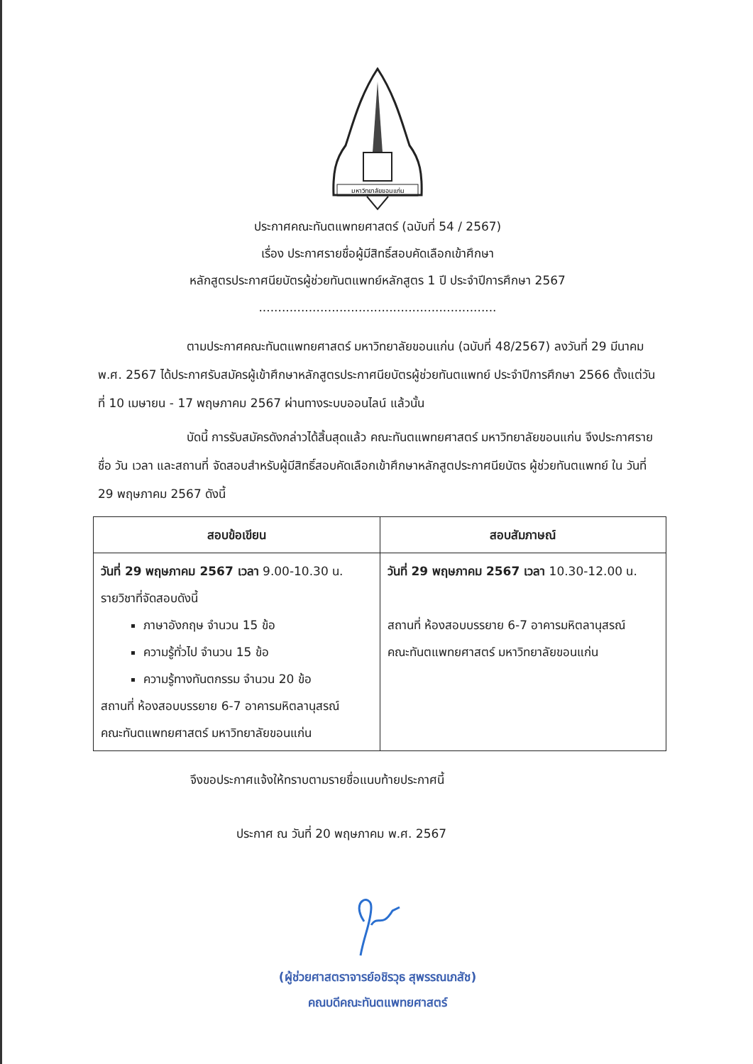มหาวิทยาลัยขอนแก่น
ประกาศคณะทันตแพทยศาสตร์ (ฉบับที่ 54 / 2567)
เรื่อง ประกาศรายชื่อผู้มีสิทธิ์สอบคัดเลือกเข้าศึกษา
หลักสูตรประกาศนียบัตรผู้ช่วยทันตแพทย์หลักสูตร 1 ปี ประจำปีการศึกษา 2567
..............................................................
ตามประกาศคณะทันตแพทยศาสตร์ มหาวิทยาลัยขอนแก่น (ฉบับที่ 48/2567) ลงวันที่ 29 มีนาคม พ.ศ. 2567 ได้ประกาศรับสมัครผู้เข้าศึกษาหลักสูตรประกาศนียบัตรผู้ช่วยทันตแพทย์ ประจำปีการศึกษา 2566 ตั้งแต่วันที่ 10 เมษายน - 17 พฤษภาคม 2567 ผ่านทางระบบออนไลน์ แล้วนั้น
บัดนี้ การรับสมัครดังกล่าวได้สิ้นสุดแล้ว คณะทันตแพทยศาสตร์ มหาวิทยาลัยขอนแก่น จึงประกาศรายชื่อ วัน เวลา และสถานที่ จัดสอบสำหรับผู้มีสิทธิ์สอบคัดเลือกเข้าศึกษาหลักสูตประกาศนียบัตร ผู้ช่วยทันตแพทย์ ใน วันที่ 29 พฤษภาคม 2567 ดังนี้
| สอบข้อเขียน | สอบสัมภาษณ์ |
| --- | --- |
| วันที่ 29 พฤษภาคม 2567 เวลา 9.00-10.30 น. รายวิชาที่จัดสอบดังนี้ ภาษาอังกฤษ จำนวน 15 ข้อ ความรู้ทั่วไป จำนวน 15 ข้อ ความรู้ทางทันตกรรม จำนวน 20 ข้อ สถานที่ ห้องสอบบรรยาย 6-7 อาคารมหิตลานุสรณ์ คณะทันตแพทยศาสตร์ มหาวิทยาลัยขอนแก่น | วันที่ 29 พฤษภาคม 2567 เวลา 10.30-12.00 น. สถานที่ ห้องสอบบรรยาย 6-7 อาคารมหิตลานุสรณ์ คณะทันตแพทยศาสตร์ มหาวิทยาลัยขอนแก่น |
จึงขอประกาศแจ้งให้ทราบตามรายชื่อแนบท้ายประกาศนี้
ประกาศ ณ วันที่ 20 พฤษภาคม พ.ศ. 2567
(ผู้ช่วยศาสตราจารย์อชิรวุธ สุพรรณเภสัช)
คณบดีคณะทันตแพทยศาสตร์